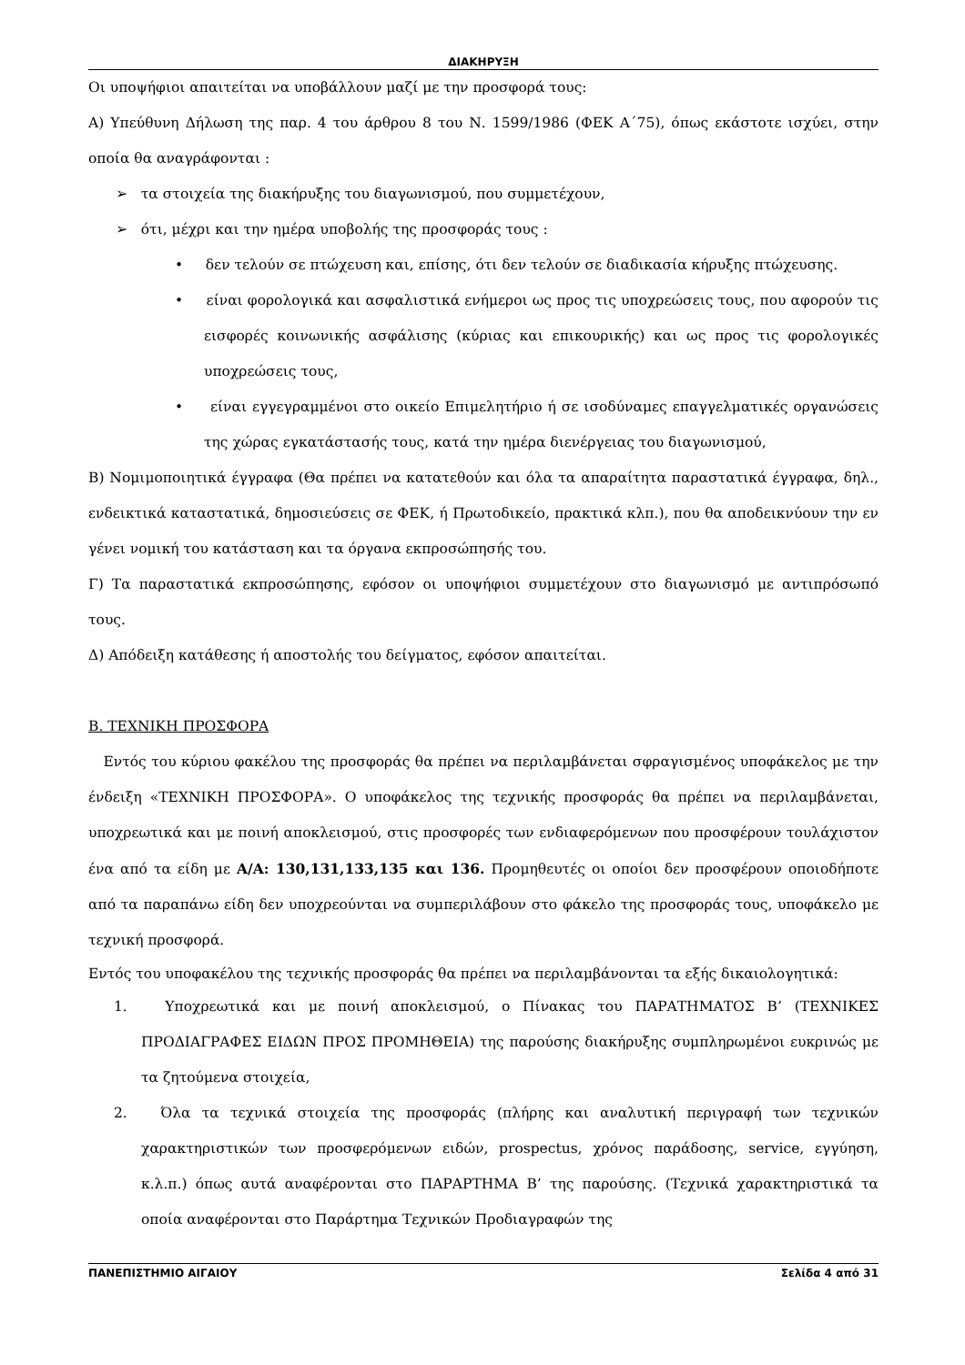ΔΙΑΚΗΡΥΞΗ
Οι υποψήφιοι απαιτείται να υποβάλλουν μαζί με την προσφορά τους:
Α) Υπεύθυνη Δήλωση της παρ. 4 του άρθρου 8 του Ν. 1599/1986 (ΦΕΚ Α΄75), όπως εκάστοτε ισχύει, στην οποία θα αναγράφονται :
➢ τα στοιχεία της διακήρυξης του διαγωνισμού, που συμμετέχουν,
➢ ότι, μέχρι και την ημέρα υποβολής της προσφοράς τους :
• δεν τελούν σε πτώχευση και, επίσης, ότι δεν τελούν σε διαδικασία κήρυξης πτώχευσης.
• είναι φορολογικά και ασφαλιστικά ενήμεροι ως προς τις υποχρεώσεις τους, που αφορούν τις εισφορές κοινωνικής ασφάλισης (κύριας και επικουρικής) και ως προς τις φορολογικές υποχρεώσεις τους,
• είναι εγγεγραμμένοι στο οικείο Επιμελητήριο ή σε ισοδύναμες επαγγελματικές οργανώσεις της χώρας εγκατάστασής τους, κατά την ημέρα διενέργειας του διαγωνισμού,
Β) Νομιμοποιητικά έγγραφα (Θα πρέπει να κατατεθούν και όλα τα απαραίτητα παραστατικά έγγραφα, δηλ., ενδεικτικά καταστατικά, δημοσιεύσεις σε ΦΕΚ, ή Πρωτοδικείο, πρακτικά κλπ.), που θα αποδεικνύουν την εν γένει νομική του κατάσταση και τα όργανα εκπροσώπησής του.
Γ) Τα παραστατικά εκπροσώπησης, εφόσον οι υποψήφιοι συμμετέχουν στο διαγωνισμό με αντιπρόσωπό τους.
Δ) Απόδειξη κατάθεσης ή αποστολής του δείγματος, εφόσον απαιτείται.
Β. ΤΕΧΝΙΚΗ ΠΡΟΣΦΟΡΑ
Εντός του κύριου φακέλου της προσφοράς θα πρέπει να περιλαμβάνεται σφραγισμένος υποφάκελος με την ένδειξη «ΤΕΧΝΙΚΗ ΠΡΟΣΦΟΡΑ». Ο υποφάκελος της τεχνικής προσφοράς θα πρέπει να περιλαμβάνεται, υποχρεωτικά και με ποινή αποκλεισμού, στις προσφορές των ενδιαφερόμενων που προσφέρουν τουλάχιστον ένα από τα είδη με Α/Α: 130,131,133,135 και 136. Προμηθευτές οι οποίοι δεν προσφέρουν οποιοδήποτε από τα παραπάνω είδη δεν υποχρεούνται να συμπεριλάβουν στο φάκελο της προσφοράς τους, υποφάκελο με τεχνική προσφορά.
Εντός του υποφακέλου της τεχνικής προσφοράς θα πρέπει να περιλαμβάνονται τα εξής δικαιολογητικά:
1. Υποχρεωτικά και με ποινή αποκλεισμού, ο Πίνακας του ΠΑΡΑΤΗΜΑΤΟΣ Β’ (ΤΕΧΝΙΚΕΣ ΠΡΟΔΙΑΓΡΑΦΕΣ ΕΙΔΩΝ ΠΡΟΣ ΠΡΟΜΗΘΕΙΑ) της παρούσης διακήρυξης συμπληρωμένοι ευκρινώς με τα ζητούμενα στοιχεία,
2. Όλα τα τεχνικά στοιχεία της προσφοράς (πλήρης και αναλυτική περιγραφή των τεχνικών χαρακτηριστικών των προσφερόμενων ειδών, prospectus, χρόνος παράδοσης, service, εγγύηση, κ.λ.π.) όπως αυτά αναφέρονται στο ΠΑΡΑΡΤΗΜΑ Β’ της παρούσης. (Τεχνικά χαρακτηριστικά τα οποία αναφέρονται στο Παράρτημα Τεχνικών Προδιαγραφών της
ΠΑΝΕΠΙΣΤΗΜΙΟ ΑΙΓΑΙΟΥ Σελίδα 4 από 31